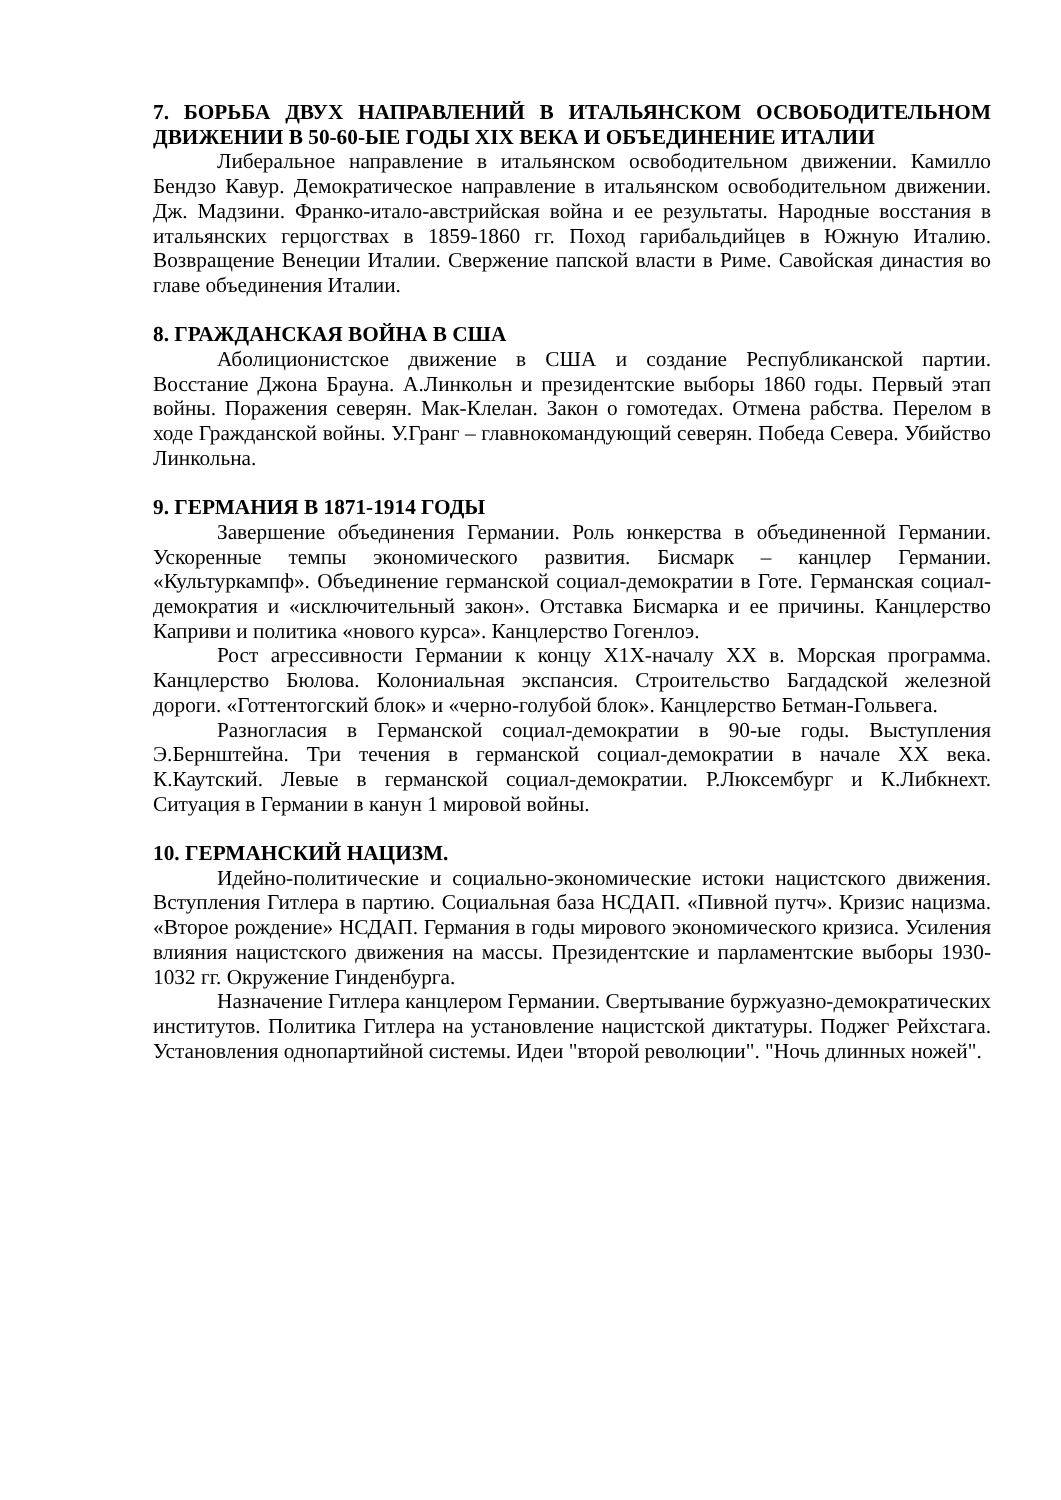7. БОРЬБА ДВУХ НАПРАВЛЕНИЙ В ИТАЛЬЯНСКОМ ОСВОБОДИТЕЛЬНОМ ДВИЖЕНИИ В 50-60-ЫЕ ГОДЫ XIX ВЕКА И ОБЪЕДИНЕНИЕ ИТАЛИИ
Либеральное направление в итальянском освободительном движении. Камилло Бендзо Кавур. Демократическое направление в итальянском освободительном движении. Дж. Мадзини. Франко-итало-австрийская война и ее результаты. Народные восстания в итальянских герцогствах в 1859-1860 гг. Поход гарибальдийцев в Южную Италию. Возвращение Венеции Италии. Свержение папской власти в Риме. Савойская династия во главе объединения Италии.
8. ГРАЖДАНСКАЯ ВОЙНА В США
Аболиционистское движение в США и создание Республиканской партии. Восстание Джона Брауна. А.Линкольн и президентские выборы 1860 годы. Первый этап войны. Поражения северян. Мак-Клелан. Закон о гомотедах. Отмена рабства. Перелом в ходе Гражданской войны. У.Гранг – главнокомандующий северян. Победа Севера. Убийство Линкольна.
9. ГЕРМАНИЯ В 1871-1914 ГОДЫ
Завершение объединения Германии. Роль юнкерства в объединенной Германии. Ускоренные темпы экономического развития. Бисмарк – канцлер Германии. «Культуркампф». Объединение германской социал-демократии в Готе. Германская социал-демократия и «исключительный закон». Отставка Бисмарка и ее причины. Канцлерство Каприви и политика «нового курса». Канцлерство Гогенлоэ.
Рост агрессивности Германии к концу Х1Х-началу ХХ в. Морская программа. Канцлерство Бюлова. Колониальная экспансия. Строительство Багдадской железной дороги. «Готтентогский блок» и «черно-голубой блок». Канцлерство Бетман-Гольвега.
Разногласия в Германской социал-демократии в 90-ые годы. Выступления Э.Бернштейна. Три течения в германской социал-демократии в начале ХХ века. К.Каутский. Левые в германской социал-демократии. Р.Люксембург и К.Либкнехт. Ситуация в Германии в канун 1 мировой войны.
10. ГЕРМАНСКИЙ НАЦИЗМ.
Идейно-политические и социально-экономические истоки нацистского движения. Вступления Гитлера в партию. Социальная база НСДАП. «Пивной путч». Кризис нацизма. «Второе рождение» НСДАП. Германия в годы мирового экономического кризиса. Усиления влияния нацистского движения на массы. Президентские и парламентские выборы 1930-1032 гг. Окружение Гинденбурга.
Назначение Гитлера канцлером Германии. Свертывание буржуазно-демократических институтов. Политика Гитлера на установление нацистской диктатуры. Поджег Рейхстага. Установления однопартийной системы. Идеи "второй революции". "Ночь длинных ножей".